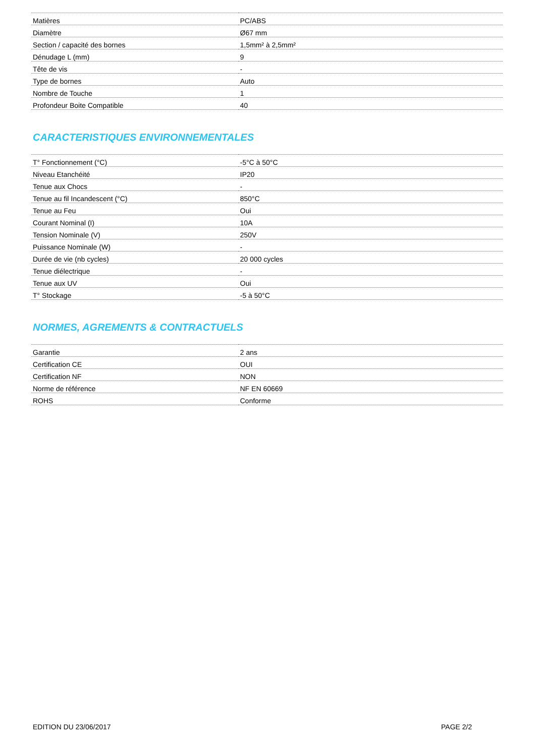| Matières | PC/ABS |
| Diamètre | Ø67 mm |
| Section / capacité des bornes | 1,5mm² à 2,5mm² |
| Dénudage L (mm) | 9 |
| Tête de vis | - |
| Type de bornes | Auto |
| Nombre de Touche | 1 |
| Profondeur Boite Compatible | 40 |
CARACTERISTIQUES ENVIRONNEMENTALES
| T° Fonctionnement (°C) | -5°C à 50°C |
| Niveau Etanchéité | IP20 |
| Tenue aux Chocs | - |
| Tenue au fil Incandescent (°C) | 850°C |
| Tenue au Feu | Oui |
| Courant Nominal (I) | 10A |
| Tension Nominale (V) | 250V |
| Puissance Nominale (W) | - |
| Durée de vie (nb cycles) | 20 000 cycles |
| Tenue diélectrique | - |
| Tenue aux UV | Oui |
| T° Stockage | -5 à 50°C |
NORMES, AGREMENTS & CONTRACTUELS
| Garantie | 2 ans |
| Certification CE | OUI |
| Certification NF | NON |
| Norme de référence | NF EN 60669 |
| ROHS | Conforme |
EDITION DU 23/06/2017 PAGE 2/2